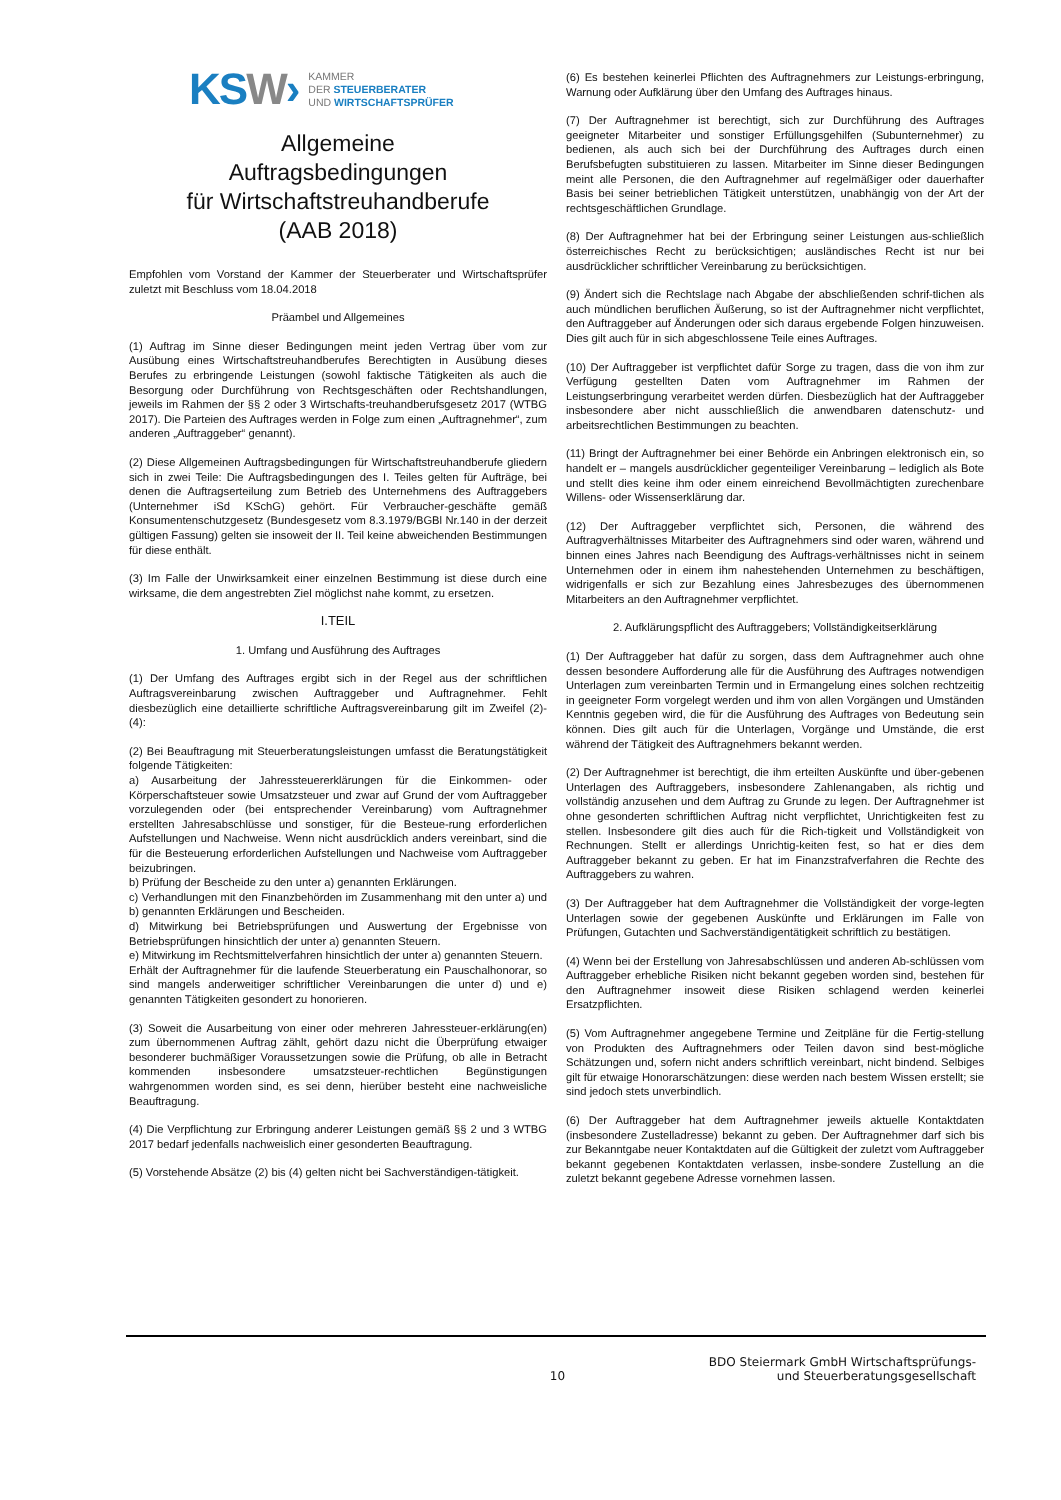KSW›
KAMMER
DER STEUERBERATER
UND WIRTSCHAFTSPRÜFER
Allgemeine
Auftragsbedingungen
für Wirtschaftstreuhandberufe
(AAB 2018)
Empfohlen vom Vorstand der Kammer der Steuerberater und Wirtschaftsprüfer zuletzt mit Beschluss vom 18.04.2018
Präambel und Allgemeines
(1) Auftrag im Sinne dieser Bedingungen meint jeden Vertrag über vom zur Ausübung eines Wirtschaftstreuhandberufes Berechtigten in Ausübung dieses Berufes zu erbringende Leistungen (sowohl faktische Tätigkeiten als auch die Besorgung oder Durchführung von Rechtsgeschäften oder Rechtshandlungen, jeweils im Rahmen der §§ 2 oder 3 Wirtschafts-treuhandberufsgesetz 2017 (WTBG 2017). Die Parteien des Auftrages werden in Folge zum einen „Auftragnehmer“, zum anderen „Auftraggeber“ genannt).
(2) Diese Allgemeinen Auftragsbedingungen für Wirtschaftstreuhandberufe gliedern sich in zwei Teile: Die Auftragsbedingungen des I. Teiles gelten für Aufträge, bei denen die Auftragserteilung zum Betrieb des Unternehmens des Auftraggebers (Unternehmer iSd KSchG) gehört. Für Verbraucher-geschäfte gemäß Konsumentenschutzgesetz (Bundesgesetz vom 8.3.1979/BGBl Nr.140 in der derzeit gültigen Fassung) gelten sie insoweit der II. Teil keine abweichenden Bestimmungen für diese enthält.
(3) Im Falle der Unwirksamkeit einer einzelnen Bestimmung ist diese durch eine wirksame, die dem angestrebten Ziel möglichst nahe kommt, zu ersetzen.
I.TEIL
1. Umfang und Ausführung des Auftrages
(1) Der Umfang des Auftrages ergibt sich in der Regel aus der schriftlichen Auftragsvereinbarung zwischen Auftraggeber und Auftragnehmer. Fehlt diesbezüglich eine detaillierte schriftliche Auftragsvereinbarung gilt im Zweifel (2)-(4):
(2) Bei Beauftragung mit Steuerberatungsleistungen umfasst die Beratungstätigkeit folgende Tätigkeiten:
a) Ausarbeitung der Jahressteuererklärungen für die Einkommen- oder Körperschaftsteuer sowie Umsatzsteuer und zwar auf Grund der vom Auftraggeber vorzulegenden oder (bei entsprechender Vereinbarung) vom Auftragnehmer erstellten Jahresabschlüsse und sonstiger, für die Besteue-rung erforderlichen Aufstellungen und Nachweise. Wenn nicht ausdrücklich anders vereinbart, sind die für die Besteuerung erforderlichen Aufstellungen und Nachweise vom Auftraggeber beizubringen.
b) Prüfung der Bescheide zu den unter a) genannten Erklärungen.
c) Verhandlungen mit den Finanzbehörden im Zusammenhang mit den unter a) und b) genannten Erklärungen und Bescheiden.
d) Mitwirkung bei Betriebsprüfungen und Auswertung der Ergebnisse von Betriebsprüfungen hinsichtlich der unter a) genannten Steuern.
e) Mitwirkung im Rechtsmittelverfahren hinsichtlich der unter a) genannten Steuern.
Erhält der Auftragnehmer für die laufende Steuerberatung ein Pauschalhonorar, so sind mangels anderweitiger schriftlicher Vereinbarungen die unter d) und e) genannten Tätigkeiten gesondert zu honorieren.
(3) Soweit die Ausarbeitung von einer oder mehreren Jahressteuer-erklärung(en) zum übernommenen Auftrag zählt, gehört dazu nicht die Überprüfung etwaiger besonderer buchmäßiger Voraussetzungen sowie die Prüfung, ob alle in Betracht kommenden insbesondere umsatzsteuer-rechtlichen Begünstigungen wahrgenommen worden sind, es sei denn, hierüber besteht eine nachweisliche Beauftragung.
(4) Die Verpflichtung zur Erbringung anderer Leistungen gemäß §§ 2 und 3 WTBG 2017 bedarf jedenfalls nachweislich einer gesonderten Beauftragung.
(5) Vorstehende Absätze (2) bis (4) gelten nicht bei Sachverständigen-tätigkeit.
(6) Es bestehen keinerlei Pflichten des Auftragnehmers zur Leistungs-erbringung, Warnung oder Aufklärung über den Umfang des Auftrages hinaus.
(7) Der Auftragnehmer ist berechtigt, sich zur Durchführung des Auftrages geeigneter Mitarbeiter und sonstiger Erfüllungsgehilfen (Subunternehmer) zu bedienen, als auch sich bei der Durchführung des Auftrages durch einen Berufsbefugten substituieren zu lassen. Mitarbeiter im Sinne dieser Bedingungen meint alle Personen, die den Auftragnehmer auf regelmäßiger oder dauerhafter Basis bei seiner betrieblichen Tätigkeit unterstützen, unabhängig von der Art der rechtsgeschäftlichen Grundlage.
(8) Der Auftragnehmer hat bei der Erbringung seiner Leistungen aus-schließlich österreichisches Recht zu berücksichtigen; ausländisches Recht ist nur bei ausdrücklicher schriftlicher Vereinbarung zu berücksichtigen.
(9) Ändert sich die Rechtslage nach Abgabe der abschließenden schrif-tlichen als auch mündlichen beruflichen Äußerung, so ist der Auftragnehmer nicht verpflichtet, den Auftraggeber auf Änderungen oder sich daraus ergebende Folgen hinzuweisen. Dies gilt auch für in sich abgeschlossene Teile eines Auftrages.
(10) Der Auftraggeber ist verpflichtet dafür Sorge zu tragen, dass die von ihm zur Verfügung gestellten Daten vom Auftragnehmer im Rahmen der Leistungserbringung verarbeitet werden dürfen. Diesbezüglich hat der Auftraggeber insbesondere aber nicht ausschließlich die anwendbaren datenschutz- und arbeitsrechtlichen Bestimmungen zu beachten.
(11) Bringt der Auftragnehmer bei einer Behörde ein Anbringen elektronisch ein, so handelt er – mangels ausdrücklicher gegenteiliger Vereinbarung – lediglich als Bote und stellt dies keine ihm oder einem einreichend Bevollmächtigten zurechenbare Willens- oder Wissenserklärung dar.
(12) Der Auftraggeber verpflichtet sich, Personen, die während des Auftragverhältnisses Mitarbeiter des Auftragnehmers sind oder waren, während und binnen eines Jahres nach Beendigung des Auftrags-verhältnisses nicht in seinem Unternehmen oder in einem ihm nahestehenden Unternehmen zu beschäftigen, widrigenfalls er sich zur Bezahlung eines Jahresbezuges des übernommenen Mitarbeiters an den Auftragnehmer verpflichtet.
2. Aufklärungspflicht des Auftraggebers; Vollständigkeitserklärung
(1) Der Auftraggeber hat dafür zu sorgen, dass dem Auftragnehmer auch ohne dessen besondere Aufforderung alle für die Ausführung des Auftrages notwendigen Unterlagen zum vereinbarten Termin und in Ermangelung eines solchen rechtzeitig in geeigneter Form vorgelegt werden und ihm von allen Vorgängen und Umständen Kenntnis gegeben wird, die für die Ausführung des Auftrages von Bedeutung sein können. Dies gilt auch für die Unterlagen, Vorgänge und Umstände, die erst während der Tätigkeit des Auftragnehmers bekannt werden.
(2) Der Auftragnehmer ist berechtigt, die ihm erteilten Auskünfte und über-gebenen Unterlagen des Auftraggebers, insbesondere Zahlenangaben, als richtig und vollständig anzusehen und dem Auftrag zu Grunde zu legen. Der Auftragnehmer ist ohne gesonderten schriftlichen Auftrag nicht verpflichtet, Unrichtigkeiten fest zu stellen. Insbesondere gilt dies auch für die Rich-tigkeit und Vollständigkeit von Rechnungen. Stellt er allerdings Unrichtig-keiten fest, so hat er dies dem Auftraggeber bekannt zu geben. Er hat im Finanzstrafverfahren die Rechte des Auftraggebers zu wahren.
(3) Der Auftraggeber hat dem Auftragnehmer die Vollständigkeit der vorge-legten Unterlagen sowie der gegebenen Auskünfte und Erklärungen im Falle von Prüfungen, Gutachten und Sachverständigentätigkeit schriftlich zu bestätigen.
(4) Wenn bei der Erstellung von Jahresabschlüssen und anderen Ab-schlüssen vom Auftraggeber erhebliche Risiken nicht bekannt gegeben worden sind, bestehen für den Auftragnehmer insoweit diese Risiken schlagend werden keinerlei Ersatzpflichten.
(5) Vom Auftragnehmer angegebene Termine und Zeitpläne für die Fertig-stellung von Produkten des Auftragnehmers oder Teilen davon sind best-mögliche Schätzungen und, sofern nicht anders schriftlich vereinbart, nicht bindend. Selbiges gilt für etwaige Honorarschätzungen: diese werden nach bestem Wissen erstellt; sie sind jedoch stets unverbindlich.
(6) Der Auftraggeber hat dem Auftragnehmer jeweils aktuelle Kontaktdaten (insbesondere Zustelladresse) bekannt zu geben. Der Auftragnehmer darf sich bis zur Bekanntgabe neuer Kontaktdaten auf die Gültigkeit der zuletzt vom Auftraggeber bekannt gegebenen Kontaktdaten verlassen, insbe-sondere Zustellung an die zuletzt bekannt gegebene Adresse vornehmen lassen.
10 BDO Steiermark GmbH Wirtschaftsprüfungs-
und Steuerberatungsgesellschaft